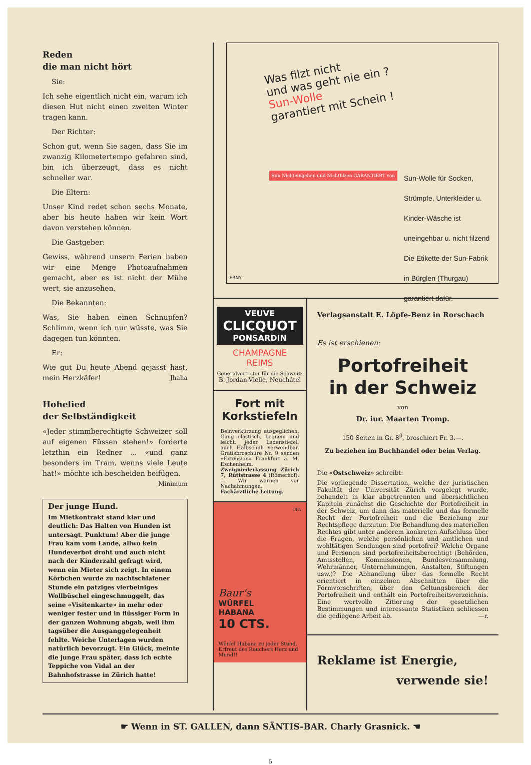Reden
die man nicht hört
Sie:
Ich sehe eigentlich nicht ein, warum ich diesen Hut nicht einen zweiten Winter tragen kann.
Der Richter:
Schon gut, wenn Sie sagen, dass Sie im zwanzig Kilometertempo gefahren sind, bin ich überzeugt, dass es nicht schneller war.
Die Eltern:
Unser Kind redet schon sechs Monate, aber bis heute haben wir kein Wort davon verstehen können.
Die Gastgeber:
Gewiss, während unsern Ferien haben wir eine Menge Photoaufnahmen gemacht, aber es ist nicht der Mühe wert, sie anzusehen.
Die Bekannten:
Was, Sie haben einen Schnupfen? Schlimm, wenn ich nur wüsste, was Sie dagegen tun könnten.
Er:
Wie gut Du heute Abend gejasst hast, mein Herzkäfer! Jhaha
Hohelied
der Selbständigkeit
«Jeder stimmberechtigte Schweizer soll auf eigenen Füssen stehen!» forderte letzthin ein Redner ... «und ganz besonders im Tram, wenns viele Leute hat!» möchte ich bescheiden beifügen. Minimum
Der junge Hund.
Im Mietkontrakt stand klar und deutlich: Das Halten von Hunden ist untersagt. Punktum! Aber die junge Frau kam vom Lande, allwo kein Hundeverbot droht und auch nicht nach der Kinderzahl gefragt wird, wenn ein Mieter sich zeigt. In einem Körbchen wurde zu nachtschlafener Stunde ein patziges vierbeiniges Wollbüschel eingeschmuggelt, das seine «Visitenkarte» in mehr oder weniger fester und in flüssiger Form in der ganzen Wohnung abgab, weil ihm tagsüber die Ausganggelegenheit fehlte. Weiche Unterlagen wurden natürlich bevorzugt. Ein Glück, meinte die junge Frau später, dass ich echte Teppiche von Vidal an der Bahnhofstrasse in Zürich hatte!
Was filzt nicht
und was geht nie ein ?
Sun-Wolle
garantiert mit Schein !
Sun Nichteingehen und Nichtfilzen GARANTIERT von
Sun-Wolle für Socken, Strümpfe, Unterkleider u. Kinder-Wäsche ist uneingehbar u. nicht filzend Die Etikette der Sun-Fabrik in Bürglen (Thurgau) garantiert dafür.
ERNY
VEUVE
CLICQUOT
PONSARDIN
CHAMPAGNE
REIMS
Generalvertreter für die Schweiz:
B. Jordan-Vielle, Neuchâtel
Fort mit Korkstiefeln
Beinverkürzung ausgeglichen, Gang elastisch, bequem und leicht, jeder Ladenstiefel, auch Halbschuh verwendbar. Gratisbroschüre Nr. 9 senden «Extension» Frankfurt a. M. Eschenheim. Zweigniederlassung Zürich 7, Rütistrasse 4 (Römerhof). — Wir warnen vor Nachahmungen. Fachärztliche Leitung.
OFA
Baur's
WÜRFEL
HABANA
10 CTS.
Würfel Habana zu jeder Stund, Erfreut des Rauchers Herz und Mund!!
Verlagsanstalt E. Löpfe-Benz in Rorschach
Es ist erschienen:
Portofreiheit
in der Schweiz
von
Dr. iur. Maarten Tromp.
150 Seiten in Gr. 8<sup>0</sup>, broschiert Fr. 3.—.
Zu beziehen im Buchhandel oder beim Verlag.
Die «Ostschweiz» schreibt:
Die vorliegende Dissertation, welche der juristischen Fakultät der Universität Zürich vorgelegt wurde, behandelt in klar abgetrennten und übersichtlichen Kapiteln zunächst die Geschichte der Portofreiheit in der Schweiz, um dann das materielle und das formelle Recht der Portofreiheit und die Beziehung zur Rechtspflege darzutun. Die Behandlung des materiellen Rechtes gibt unter anderem konkreten Aufschluss über die Fragen, welche persönlichen und amtlichen und wohltätigen Sendungen sind portofrei? Welche Organe und Personen sind portofreiheitsberechtigt (Behörden, Amtsstellen, Kommissionen, Bundesversammlung, Wehrmänner, Unternehmungen, Anstalten, Stiftungen usw.)? Die Abhandlung über das formelle Recht orientiert in einzelnen Abschnitten über die Formvorschriften, über den Geltungsbereich der Portofreiheit und enthält ein Portofreiheitsverzeichnis. Eine wertvolle Zitierung der gesetzlichen Bestimmungen und interessante Statistiken schliessen die gediegene Arbeit ab. —r.
Reklame ist Energie,
verwende sie!
☛ Wenn in ST. GALLEN, dann SÄNTIS-BAR. Charly Grasnick. ☚
5